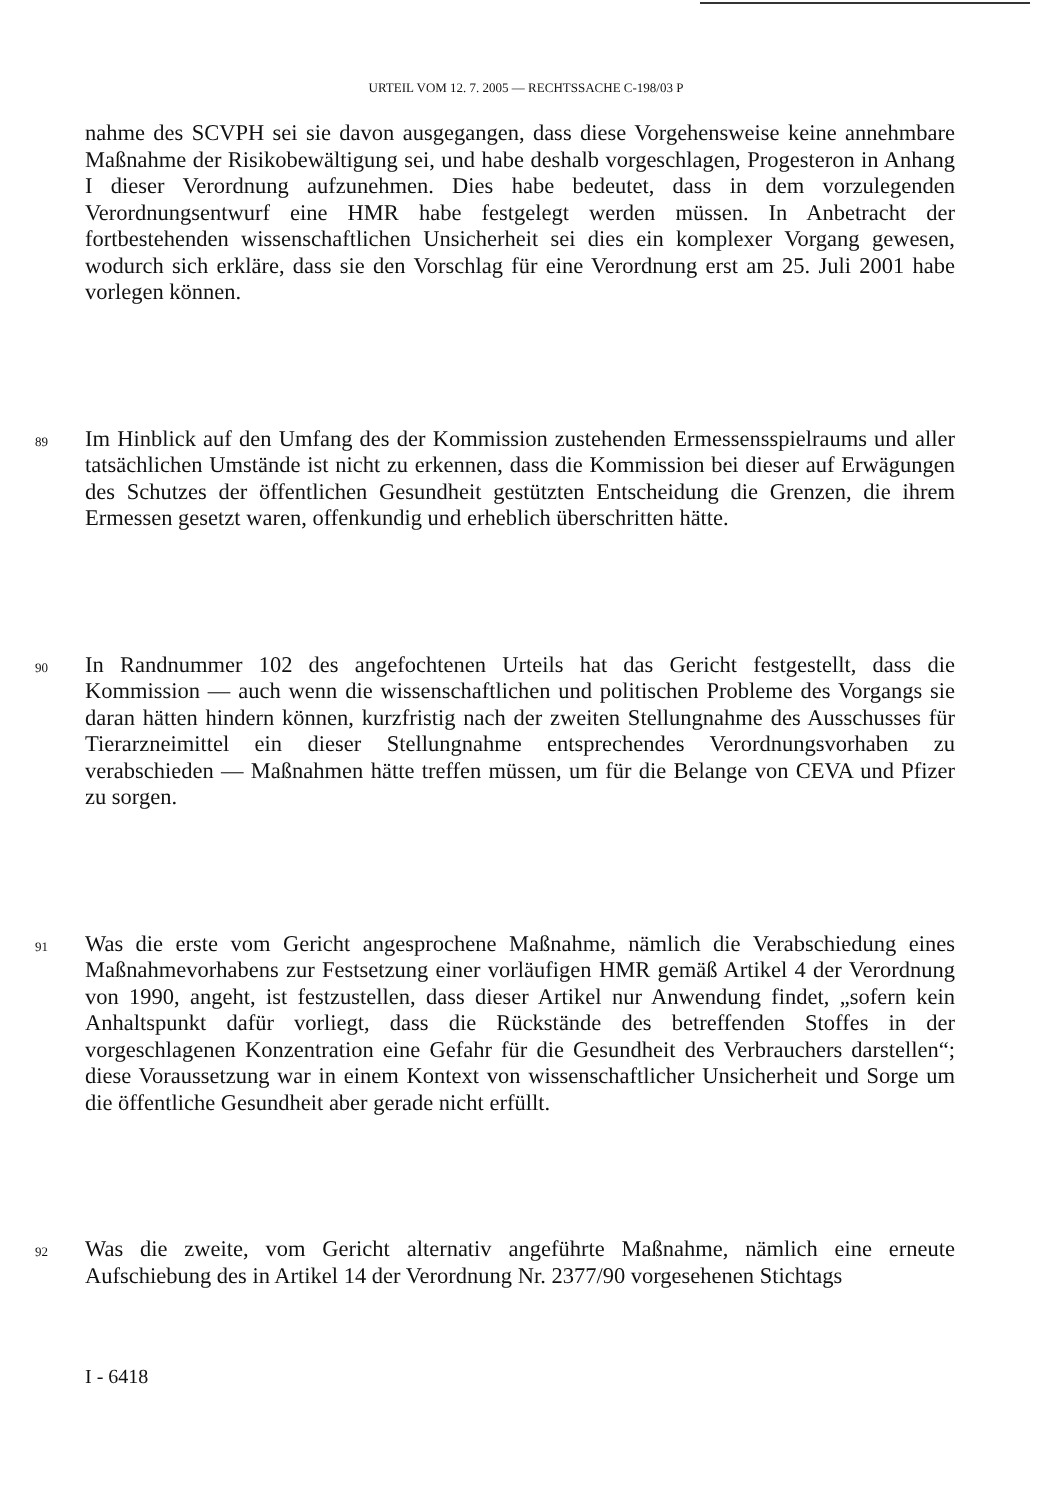URTEIL VOM 12. 7. 2005 — RECHTSSACHE C-198/03 P
nahme des SCVPH sei sie davon ausgegangen, dass diese Vorgehensweise keine annehmbare Maßnahme der Risikobewältigung sei, und habe deshalb vorgeschlagen, Progesteron in Anhang I dieser Verordnung aufzunehmen. Dies habe bedeutet, dass in dem vorzulegenden Verordnungsentwurf eine HMR habe festgelegt werden müssen. In Anbetracht der fortbestehenden wissenschaftlichen Unsicherheit sei dies ein komplexer Vorgang gewesen, wodurch sich erkläre, dass sie den Vorschlag für eine Verordnung erst am 25. Juli 2001 habe vorlegen können.
89
Im Hinblick auf den Umfang des der Kommission zustehenden Ermessensspielraums und aller tatsächlichen Umstände ist nicht zu erkennen, dass die Kommission bei dieser auf Erwägungen des Schutzes der öffentlichen Gesundheit gestützten Entscheidung die Grenzen, die ihrem Ermessen gesetzt waren, offenkundig und erheblich überschritten hätte.
90
In Randnummer 102 des angefochtenen Urteils hat das Gericht festgestellt, dass die Kommission — auch wenn die wissenschaftlichen und politischen Probleme des Vorgangs sie daran hätten hindern können, kurzfristig nach der zweiten Stellungnahme des Ausschusses für Tierarzneimittel ein dieser Stellungnahme entsprechendes Verordnungsvorhaben zu verabschieden — Maßnahmen hätte treffen müssen, um für die Belange von CEVA und Pfizer zu sorgen.
91
Was die erste vom Gericht angesprochene Maßnahme, nämlich die Verabschiedung eines Maßnahmevorhabens zur Festsetzung einer vorläufigen HMR gemäß Artikel 4 der Verordnung von 1990, angeht, ist festzustellen, dass dieser Artikel nur Anwendung findet, „sofern kein Anhaltspunkt dafür vorliegt, dass die Rückstände des betreffenden Stoffes in der vorgeschlagenen Konzentration eine Gefahr für die Gesundheit des Verbrauchers darstellen“; diese Voraussetzung war in einem Kontext von wissenschaftlicher Unsicherheit und Sorge um die öffentliche Gesundheit aber gerade nicht erfüllt.
92
Was die zweite, vom Gericht alternativ angeführte Maßnahme, nämlich eine erneute Aufschiebung des in Artikel 14 der Verordnung Nr. 2377/90 vorgesehenen Stichtags
I - 6418